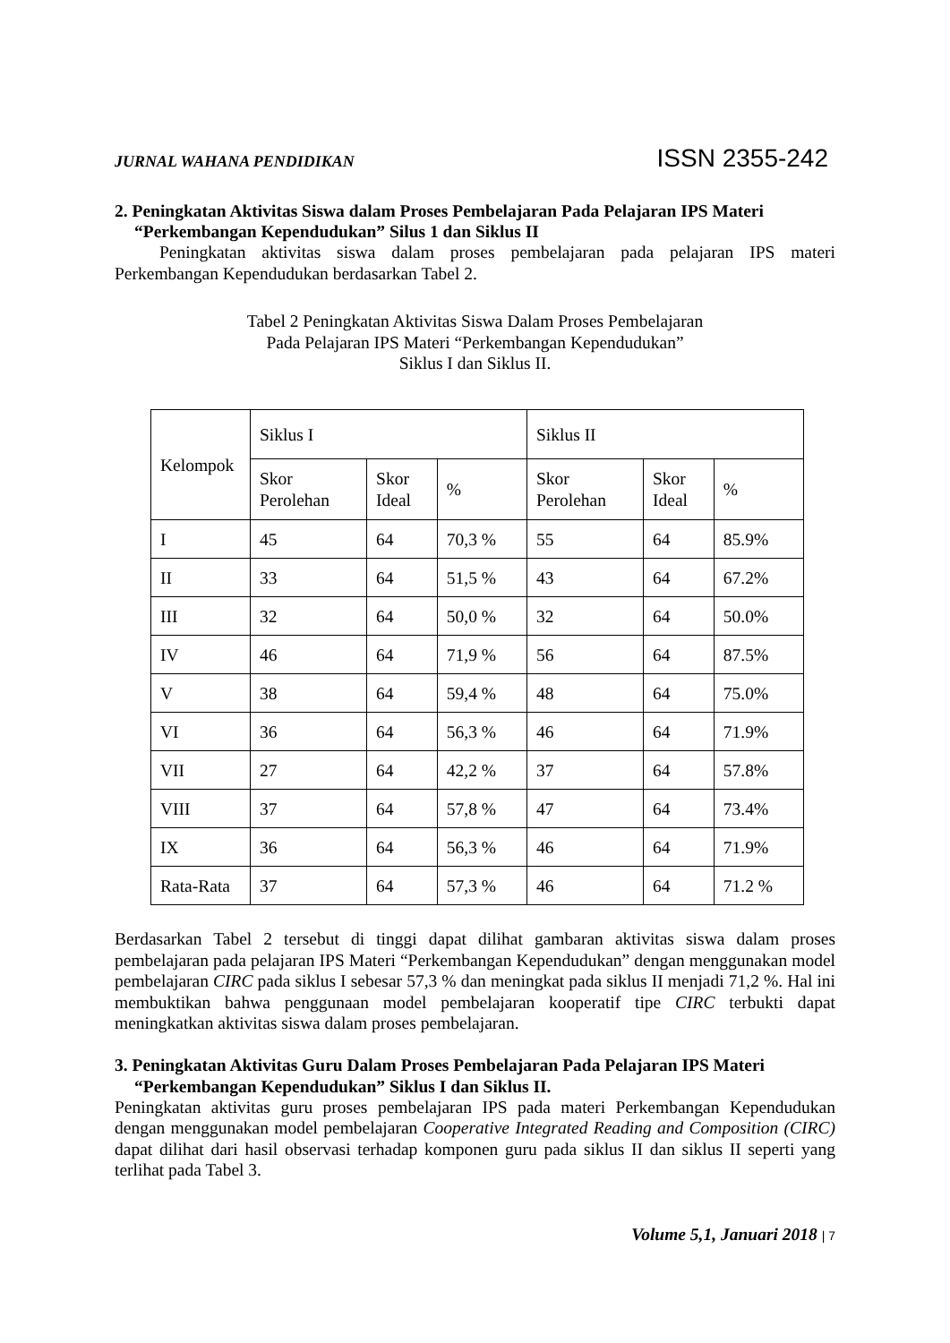JURNAL WAHANA PENDIDIKAN ISSN 2355-242
2. Peningkatan Aktivitas Siswa dalam Proses Pembelajaran Pada Pelajaran IPS Materi “Perkembangan Kependudukan” Silus 1 dan Siklus II
Peningkatan aktivitas siswa dalam proses pembelajaran pada pelajaran IPS materi Perkembangan Kependudukan berdasarkan Tabel 2.
Tabel 2 Peningkatan Aktivitas Siswa Dalam Proses Pembelajaran
Pada Pelajaran IPS Materi “Perkembangan Kependudukan”
Siklus I dan Siklus II.
| Kelompok | Siklus I | | | Siklus II | | |
| | Skor Perolehan | Skor Ideal | % | Skor Perolehan | Skor Ideal | % |
| I | 45 | 64 | 70,3 % | 55 | 64 | 85.9% |
| II | 33 | 64 | 51,5 % | 43 | 64 | 67.2% |
| III | 32 | 64 | 50,0 % | 32 | 64 | 50.0% |
| IV | 46 | 64 | 71,9 % | 56 | 64 | 87.5% |
| V | 38 | 64 | 59,4 % | 48 | 64 | 75.0% |
| VI | 36 | 64 | 56,3 % | 46 | 64 | 71.9% |
| VII | 27 | 64 | 42,2 % | 37 | 64 | 57.8% |
| VIII | 37 | 64 | 57,8 % | 47 | 64 | 73.4% |
| IX | 36 | 64 | 56,3 % | 46 | 64 | 71.9% |
| Rata-Rata | 37 | 64 | 57,3 % | 46 | 64 | 71.2 % |
Berdasarkan Tabel 2 tersebut di tinggi dapat dilihat gambaran aktivitas siswa dalam proses pembelajaran pada pelajaran IPS Materi “Perkembangan Kependudukan” dengan menggunakan model pembelajaran CIRC pada siklus I sebesar 57,3 % dan meningkat pada siklus II menjadi 71,2 %. Hal ini membuktikan bahwa penggunaan model pembelajaran kooperatif tipe CIRC terbukti dapat meningkatkan aktivitas siswa dalam proses pembelajaran.
3. Peningkatan Aktivitas Guru Dalam Proses Pembelajaran Pada Pelajaran IPS Materi “Perkembangan Kependudukan” Siklus I dan Siklus II.
Peningkatan aktivitas guru proses pembelajaran IPS pada materi Perkembangan Kependudukan dengan menggunakan model pembelajaran Cooperative Integrated Reading and Composition (CIRC) dapat dilihat dari hasil observasi terhadap komponen guru pada siklus II dan siklus II seperti yang terlihat pada Tabel 3.
Volume 5,1, Januari 2018 | 7